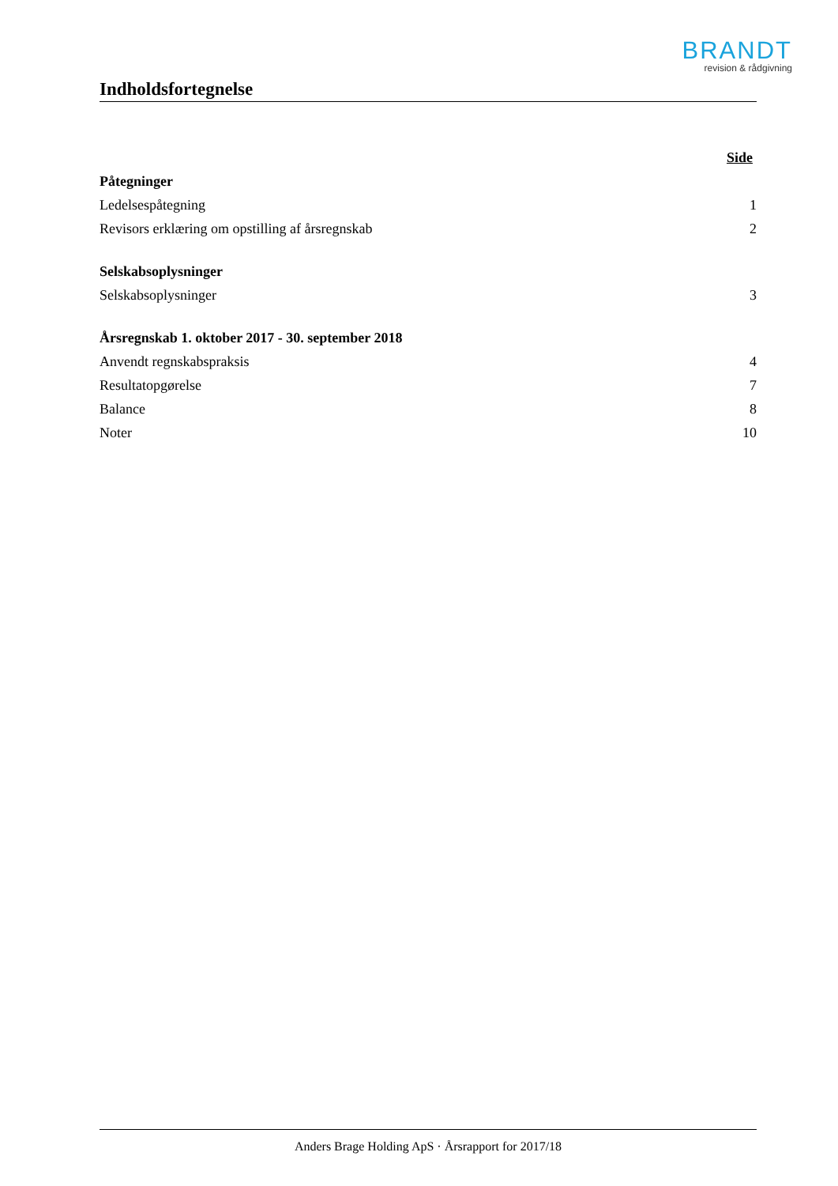BRANDT
revision & rådgivning
Indholdsfortegnelse
| | Side |
| Påtegninger | |
| Ledelsespåtegning | 1 |
| Revisors erklæring om opstilling af årsregnskab | 2 |
| Selskabsoplysninger | |
| Selskabsoplysninger | 3 |
| Årsregnskab 1. oktober 2017 - 30. september 2018 | |
| Anvendt regnskabspraksis | 4 |
| Resultatopgørelse | 7 |
| Balance | 8 |
| Noter | 10 |
Anders Brage Holding ApS · Årsrapport for 2017/18